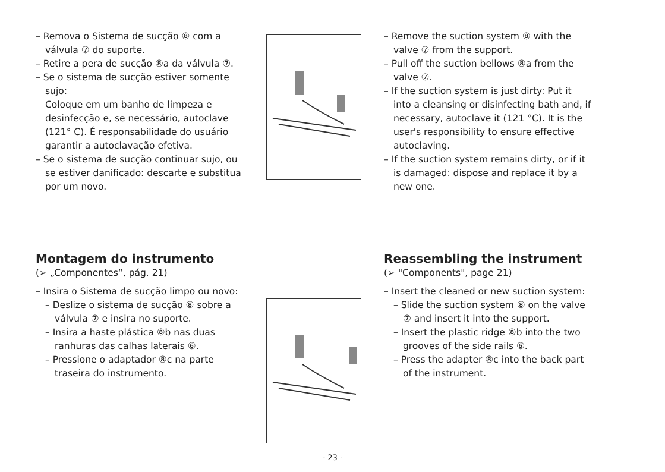– Remova o Sistema de sucção ⑧ com a válvula ⑦ do suporte.
– Retire a pera de sucção ⑧a da válvula ⑦.
– Se o sistema de sucção estiver somente sujo:
Coloque em um banho de limpeza e desinfecção e, se necessário, autoclave (121° C). É responsabilidade do usuário garantir a autoclavação efetiva.
– Se o sistema de sucção continuar sujo, ou se estiver danificado: descarte e substitua por um novo.
– Remove the suction system ⑧ with the valve ⑦ from the support.
– Pull off the suction bellows ⑧a from the valve ⑦.
– If the suction system is just dirty: Put it into a cleansing or disinfecting bath and, if necessary, autoclave it (121 °C). It is the user's responsibility to ensure effective autoclaving.
– If the suction system remains dirty, or if it is damaged: dispose and replace it by a new one.
Montagem do instrumento
(➢ „Componentes“, pág. 21)
– Insira o Sistema de sucção limpo ou novo:
– Deslize o sistema de sucção ⑧ sobre a válvula ⑦ e insira no suporte.
– Insira a haste plástica ⑧b nas duas ranhuras das calhas laterais ⑥.
– Pressione o adaptador ⑧c na parte traseira do instrumento.
Reassembling the instrument
(➢ "Components", page 21)
– Insert the cleaned or new suction system:
– Slide the suction system ⑧ on the valve ⑦ and insert it into the support.
– Insert the plastic ridge ⑧b into the two grooves of the side rails ⑥.
– Press the adapter ⑧c into the back part of the instrument.
- 23 -